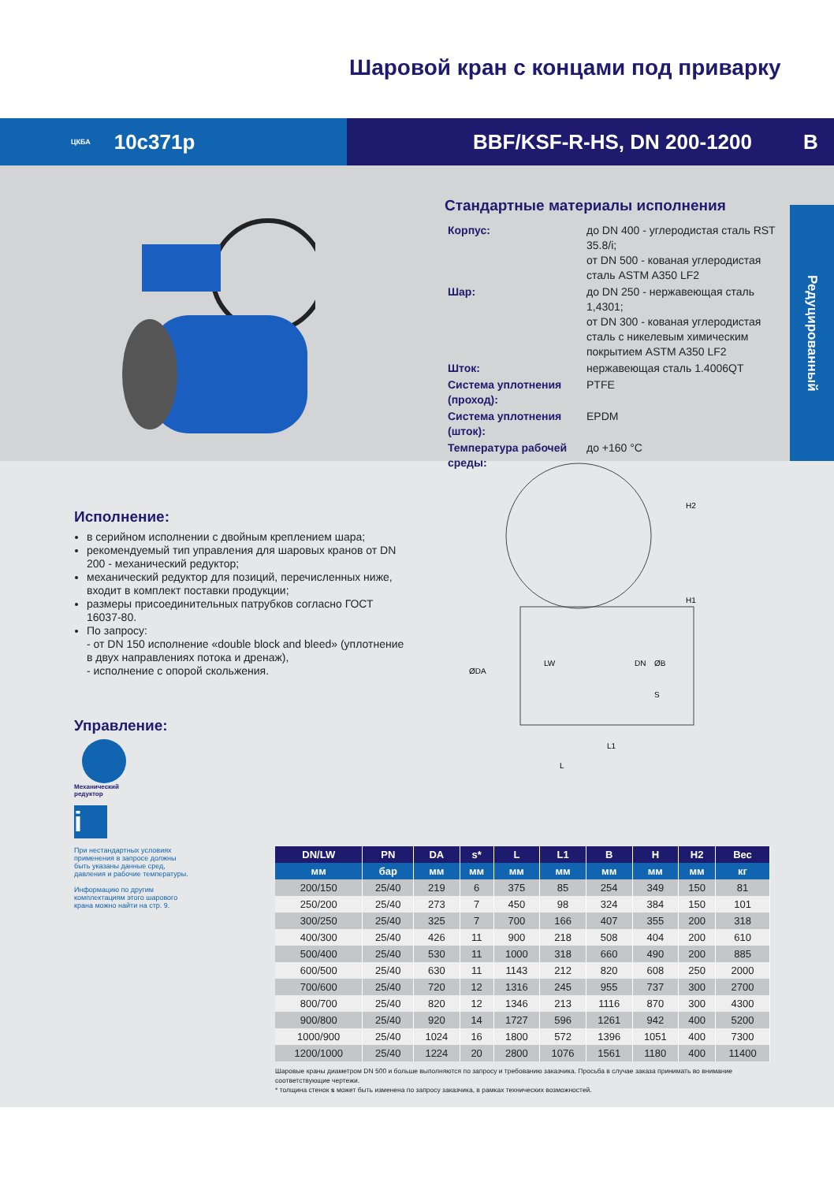Шаровой кран с концами под приварку
ЦКБА 10с371р BBF/KSF-R-HS, DN 200-1200 B
Стандартные материалы исполнения
| Корпус: | до DN 400 - углеродистая сталь RST 35.8/i; от DN 500 - кованая углеродистая сталь ASTM A350 LF2 |
| Шар: | до DN 250 - нержавеющая сталь 1,4301; от DN 300 - кованая углеродистая сталь с никелевым химическим покрытием ASTM A350 LF2 |
| Шток: | нержавеющая сталь 1.4006QT |
| Система уплотнения (проход): | PTFE |
| Система уплотнения (шток): | EPDM |
| Температура рабочей среды: | до +160 °C |
Редуцированный
Исполнение:
в серийном исполнении с двойным креплением шара;
рекомендуемый тип управления для шаровых кранов от DN 200 - механический редуктор;
механический редуктор для позиций, перечисленных ниже, входит в комплект поставки продукции;
размеры присоединительных патрубков согласно ГОСТ 16037-80.
По запросу:
- от DN 150 исполнение «double block and bleed» (уплотнение в двух направлениях потока и дренаж),
- исполнение с опорой скольжения.
Управление:
Механический
редуктор
i
При нестандартных условиях применения в запросе должны быть указаны данные сред, давления и рабочие температуры.
Информацию по другим комплектациям этого шарового крана можно найти на стр. 9.
H2
H1
ØDA
LW
DN
ØB
S
L1
L
| DN/LW | PN | DA | s* | L | L1 | B | H | H2 | Вес |
| --- | --- | --- | --- | --- | --- | --- | --- | --- | --- |
| мм | бар | мм | мм | мм | мм | мм | мм | мм | кг |
| 200/150 | 25/40 | 219 | 6 | 375 | 85 | 254 | 349 | 150 | 81 |
| 250/200 | 25/40 | 273 | 7 | 450 | 98 | 324 | 384 | 150 | 101 |
| 300/250 | 25/40 | 325 | 7 | 700 | 166 | 407 | 355 | 200 | 318 |
| 400/300 | 25/40 | 426 | 11 | 900 | 218 | 508 | 404 | 200 | 610 |
| 500/400 | 25/40 | 530 | 11 | 1000 | 318 | 660 | 490 | 200 | 885 |
| 600/500 | 25/40 | 630 | 11 | 1143 | 212 | 820 | 608 | 250 | 2000 |
| 700/600 | 25/40 | 720 | 12 | 1316 | 245 | 955 | 737 | 300 | 2700 |
| 800/700 | 25/40 | 820 | 12 | 1346 | 213 | 1116 | 870 | 300 | 4300 |
| 900/800 | 25/40 | 920 | 14 | 1727 | 596 | 1261 | 942 | 400 | 5200 |
| 1000/900 | 25/40 | 1024 | 16 | 1800 | 572 | 1396 | 1051 | 400 | 7300 |
| 1200/1000 | 25/40 | 1224 | 20 | 2800 | 1076 | 1561 | 1180 | 400 | 11400 |
Шаровые краны диаметром DN 500 и больше выполняются по запросу и требованию заказчика. Просьба в случае заказа принимать во внимание соответствующие чертежи.
* толщина стенок s может быть изменена по запросу заказчика, в рамках технических возможностей.